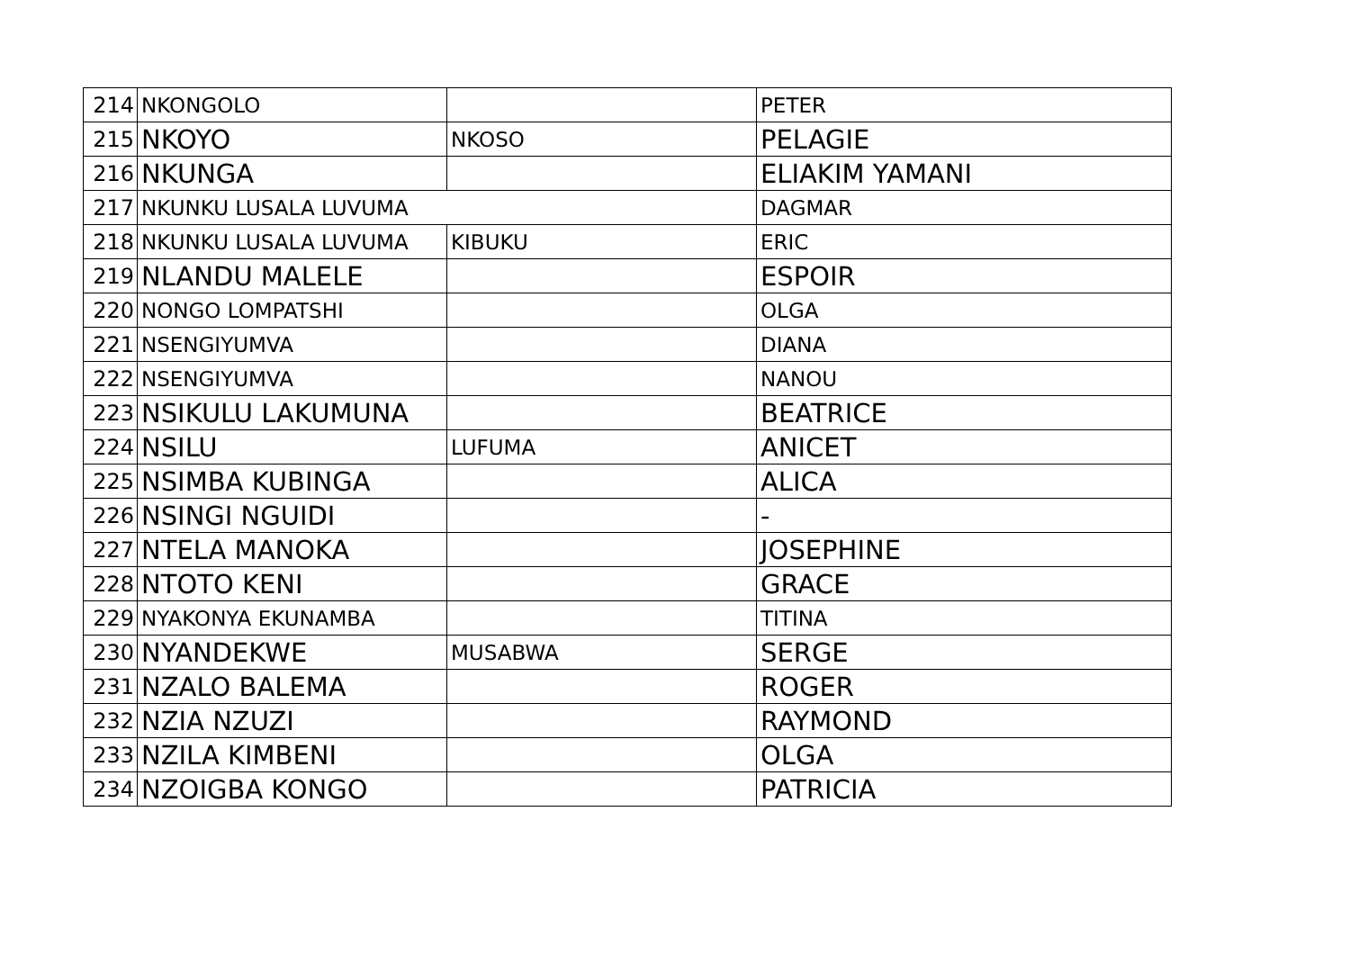| 214 | NKONGOLO | | PETER |
| 215 | NKOYO | NKOSO | PELAGIE |
| 216 | NKUNGA | | ELIAKIM YAMANI |
| 217 | NKUNKU LUSALA LUVUMA | | DAGMAR |
| 218 | NKUNKU LUSALA LUVUMA | KIBUKU | ERIC |
| 219 | NLANDU MALELE | | ESPOIR |
| 220 | NONGO LOMPATSHI | | OLGA |
| 221 | NSENGIYUMVA | | DIANA |
| 222 | NSENGIYUMVA | | NANOU |
| 223 | NSIKULU LAKUMUNA | | BEATRICE |
| 224 | NSILU | LUFUMA | ANICET |
| 225 | NSIMBA KUBINGA | | ALICA |
| 226 | NSINGI NGUIDI | | - |
| 227 | NTELA MANOKA | | JOSEPHINE |
| 228 | NTOTO KENI | | GRACE |
| 229 | NYAKONYA EKUNAMBA | | TITINA |
| 230 | NYANDEKWE | MUSABWA | SERGE |
| 231 | NZALO BALEMA | | ROGER |
| 232 | NZIA NZUZI | | RAYMOND |
| 233 | NZILA KIMBENI | | OLGA |
| 234 | NZOIGBA KONGO | | PATRICIA |